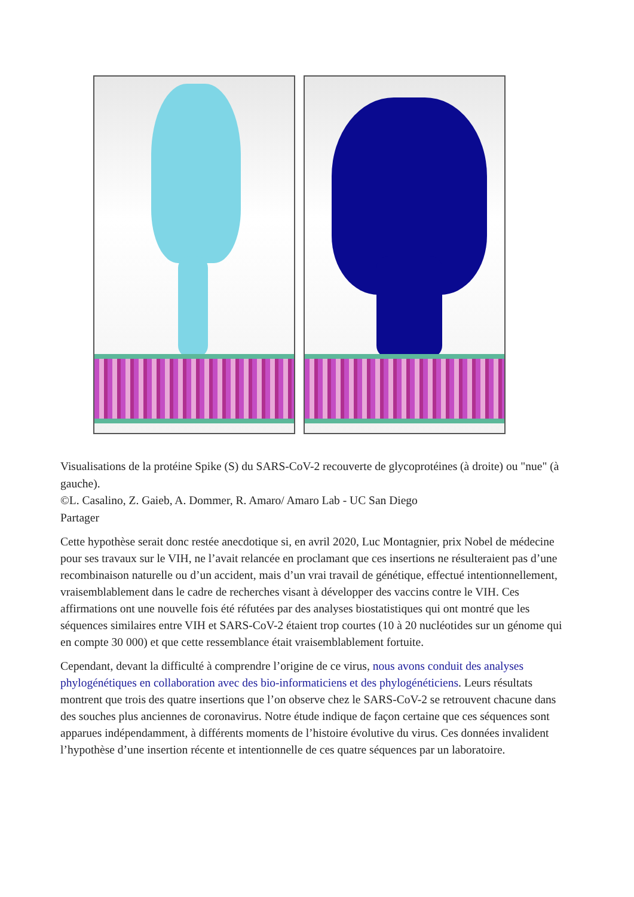Visualisations de la protéine Spike (S) du SARS-CoV-2 recouverte de glycoprotéines (à droite) ou "nue" (à gauche).
©L. Casalino, Z. Gaieb, A. Dommer, R. Amaro/ Amaro Lab - UC San Diego
Partager
Cette hypothèse serait donc restée anecdotique si, en avril 2020, Luc Montagnier, prix Nobel de médecine pour ses travaux sur le VIH, ne l’avait relancée en proclamant que ces insertions ne résulteraient pas d’une recombinaison naturelle ou d’un accident, mais d’un vrai travail de génétique, effectué intentionnellement, vraisemblablement dans le cadre de recherches visant à développer des vaccins contre le VIH. Ces affirmations ont une nouvelle fois été réfutées par des analyses biostatistiques qui ont montré que les séquences similaires entre VIH et SARS-CoV-2 étaient trop courtes (10 à 20 nucléotides sur un génome qui en compte 30 000) et que cette ressemblance était vraisemblablement fortuite.
Cependant, devant la difficulté à comprendre l’origine de ce virus, nous avons conduit des analyses phylogénétiques en collaboration avec des bio-informaticiens et des phylogénéticiens. Leurs résultats montrent que trois des quatre insertions que l’on observe chez le SARS-CoV-2 se retrouvent chacune dans des souches plus anciennes de coronavirus. Notre étude indique de façon certaine que ces séquences sont apparues indépendamment, à différents moments de l’histoire évolutive du virus. Ces données invalident l’hypothèse d’une insertion récente et intentionnelle de ces quatre séquences par un laboratoire.